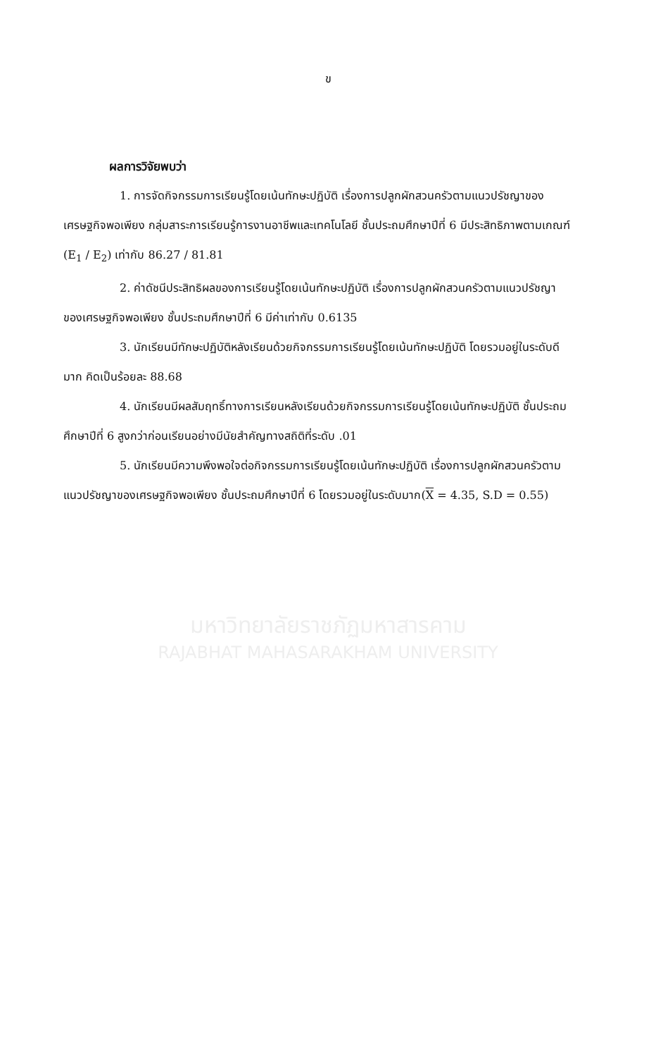ข
ผลการวิจัยพบว่า
1. การจัดกิจกรรมการเรียนรู้โดยเน้นทักษะปฏิบัติ เรื่องการปลูกผักสวนครัวตามแนวปรัชญาของเศรษฐกิจพอเพียง กลุ่มสาระการเรียนรู้การงานอาชีพและเทคโนโลยี ชั้นประถมศึกษาปีที่ 6 มีประสิทธิภาพตามเกณฑ์ (E<sub>1</sub> / E<sub>2</sub>) เท่ากับ 86.27 / 81.81
2. ค่าดัชนีประสิทธิผลของการเรียนรู้โดยเน้นทักษะปฏิบัติ เรื่องการปลูกผักสวนครัวตามแนวปรัชญาของเศรษฐกิจพอเพียง ชั้นประถมศึกษาปีที่ 6 มีค่าเท่ากับ 0.6135
3. นักเรียนมีทักษะปฏิบัติหลังเรียนด้วยกิจกรรมการเรียนรู้โดยเน้นทักษะปฏิบัติ โดยรวมอยู่ในระดับดีมาก คิดเป็นร้อยละ 88.68
4. นักเรียนมีผลสัมฤทธิ์ทางการเรียนหลังเรียนด้วยกิจกรรมการเรียนรู้โดยเน้นทักษะปฏิบัติ ชั้นประถมศึกษาปีที่ 6 สูงกว่าก่อนเรียนอย่างมีนัยสำคัญทางสถิติที่ระดับ .01
5. นักเรียนมีความพึงพอใจต่อกิจกรรมการเรียนรู้โดยเน้นทักษะปฏิบัติ เรื่องการปลูกผักสวนครัวตามแนวปรัชญาของเศรษฐกิจพอเพียง ชั้นประถมศึกษาปีที่ 6 โดยรวมอยู่ในระดับมาก(X = 4.35, S.D = 0.55)
มหาวิทยาลัยราชภัฏมหาสารคาม
RAJABHAT MAHASARAKHAM UNIVERSITY